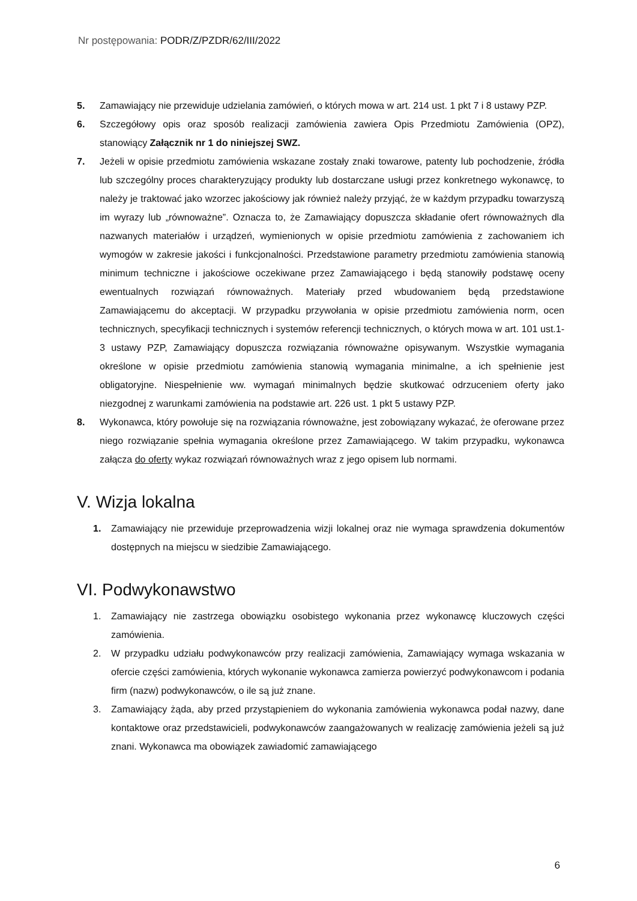Nr postępowania: PODR/Z/PZDR/62/III/2022
5. Zamawiający nie przewiduje udzielania zamówień, o których mowa w art. 214 ust. 1 pkt 7 i 8 ustawy PZP.
6. Szczegółowy opis oraz sposób realizacji zamówienia zawiera Opis Przedmiotu Zamówienia (OPZ), stanowiący Załącznik nr 1 do niniejszej SWZ.
7. Jeżeli w opisie przedmiotu zamówienia wskazane zostały znaki towarowe, patenty lub pochodzenie, źródła lub szczególny proces charakteryzujący produkty lub dostarczane usługi przez konkretnego wykonawcę, to należy je traktować jako wzorzec jakościowy jak również należy przyjąć, że w każdym przypadku towarzyszą im wyrazy lub „równoważne”. Oznacza to, że Zamawiający dopuszcza składanie ofert równoważnych dla nazwanych materiałów i urządzeń, wymienionych w opisie przedmiotu zamówienia z zachowaniem ich wymogów w zakresie jakości i funkcjonalności. Przedstawione parametry przedmiotu zamówienia stanowią minimum techniczne i jakościowe oczekiwane przez Zamawiającego i będą stanowiły podstawę oceny ewentualnych rozwiązań równoważnych. Materiały przed wbudowaniem będą przedstawione Zamawiającemu do akceptacji. W przypadku przywołania w opisie przedmiotu zamówienia norm, ocen technicznych, specyfikacji technicznych i systemów referencji technicznych, o których mowa w art. 101 ust.1-3 ustawy PZP, Zamawiający dopuszcza rozwiązania równoważne opisywanym. Wszystkie wymagania określone w opisie przedmiotu zamówienia stanowią wymagania minimalne, a ich spełnienie jest obligatoryjne. Niespełnienie ww. wymagań minimalnych będzie skutkować odrzuceniem oferty jako niezgodnej z warunkami zamówienia na podstawie art. 226 ust. 1 pkt 5 ustawy PZP.
8. Wykonawca, który powołuje się na rozwiązania równoważne, jest zobowiązany wykazać, że oferowane przez niego rozwiązanie spełnia wymagania określone przez Zamawiającego. W takim przypadku, wykonawca załącza do oferty wykaz rozwiązań równoważnych wraz z jego opisem lub normami.
V. Wizja lokalna
1. Zamawiający nie przewiduje przeprowadzenia wizji lokalnej oraz nie wymaga sprawdzenia dokumentów dostępnych na miejscu w siedzibie Zamawiającego.
VI. Podwykonawstwo
1. Zamawiający nie zastrzega obowiązku osobistego wykonania przez wykonawcę kluczowych części zamówienia.
2. W przypadku udziału podwykonawców przy realizacji zamówienia, Zamawiający wymaga wskazania w ofercie części zamówienia, których wykonanie wykonawca zamierza powierzyć podwykonawcom i podania firm (nazw) podwykonawców, o ile są już znane.
3. Zamawiający żąda, aby przed przystąpieniem do wykonania zamówienia wykonawca podał nazwy, dane kontaktowe oraz przedstawicieli, podwykonawców zaangażowanych w realizację zamówienia jeżeli są już znani. Wykonawca ma obowiązek zawiadomić zamawiającego
6